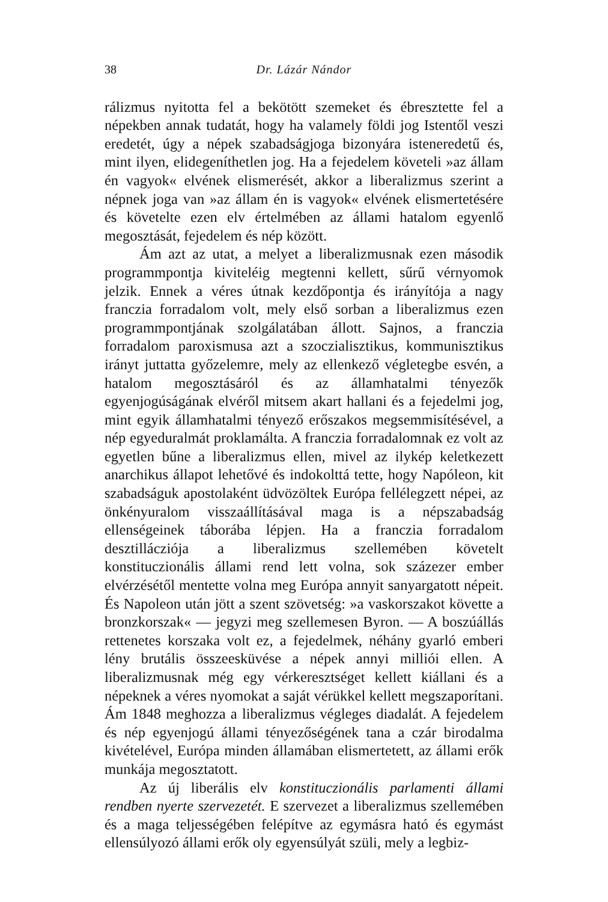38 Dr. Lázár Nándor
rálizmus nyitotta fel a bekötött szemeket és ébresztette fel a népekben annak tudatát, hogy ha valamely földi jog Istentől veszi eredetét, úgy a népek szabadságjoga bizonyára isteneredetű és, mint ilyen, elidegeníthetlen jog. Ha a fejedelem követeli »az állam én vagyok« elvének elismerését, akkor a liberalizmus szerint a népnek joga van »az állam én is vagyok« elvének elismertetésére és követelte ezen elv értelmében az állami hatalom egyenlő megosztását, fejedelem és nép között.
Ám azt az utat, a melyet a liberalizmusnak ezen második programmpontja kiviteléig megtenni kellett, sűrű vérnyomok jelzik. Ennek a véres útnak kezdőpontja és irányítója a nagy franczia forradalom volt, mely első sorban a liberalizmus ezen programmpontjának szolgálatában állott. Sajnos, a franczia forradalom paroxismusa azt a szoczialisztikus, kommunisztikus irányt juttatta győzelemre, mely az ellenkező végletegbe esvén, a hatalom megosztásáról és az államhatalmi tényezők egyenjogúságának elvéről mitsem akart hallani és a fejedelmi jog, mint egyik államhatalmi tényező erőszakos megsemmisítésével, a nép egyeduralmát proklamálta. A franczia forradalomnak ez volt az egyetlen bűne a liberalizmus ellen, mivel az ilykép keletkezett anarchikus állapot lehetővé és indokolttá tette, hogy Napóleon, kit szabadságuk apostolaként üdvözöltek Európa fellélegzett népei, az önkényuralom visszaállításával maga is a népszabadság ellenségeinek táborába lépjen. Ha a franczia forradalom desztillácziója a liberalizmus szellemében követelt konstituczionális állami rend lett volna, sok százezer ember elvérzésétől mentette volna meg Európa annyit sanyargatott népeit. És Napoleon után jött a szent szövetség: »a vaskorszakot követte a bronzkorszak« — jegyzi meg szellemesen Byron. — A boszúállás rettenetes korszaka volt ez, a fejedelmek, néhány gyarló emberi lény brutális összeesküvése a népek annyi milliói ellen. A liberalizmusnak még egy vérkeresztséget kellett kiállani és a népeknek a véres nyomokat a saját vérükkel kellett megszaporítani. Ám 1848 meghozza a liberalizmus végleges diadalát. A fejedelem és nép egyenjogú állami tényezőségének tana a czár birodalma kivételével, Európa minden államában elismertetett, az állami erők munkája megosztatott.
Az új liberális elv konstituczionális parlamenti állami rendben nyerte szervezetét. E szervezet a liberalizmus szellemében és a maga teljességében felépítve az egymásra ható és egymást ellensúlyozó állami erők oly egyensúlyát szüli, mely a legbiz-